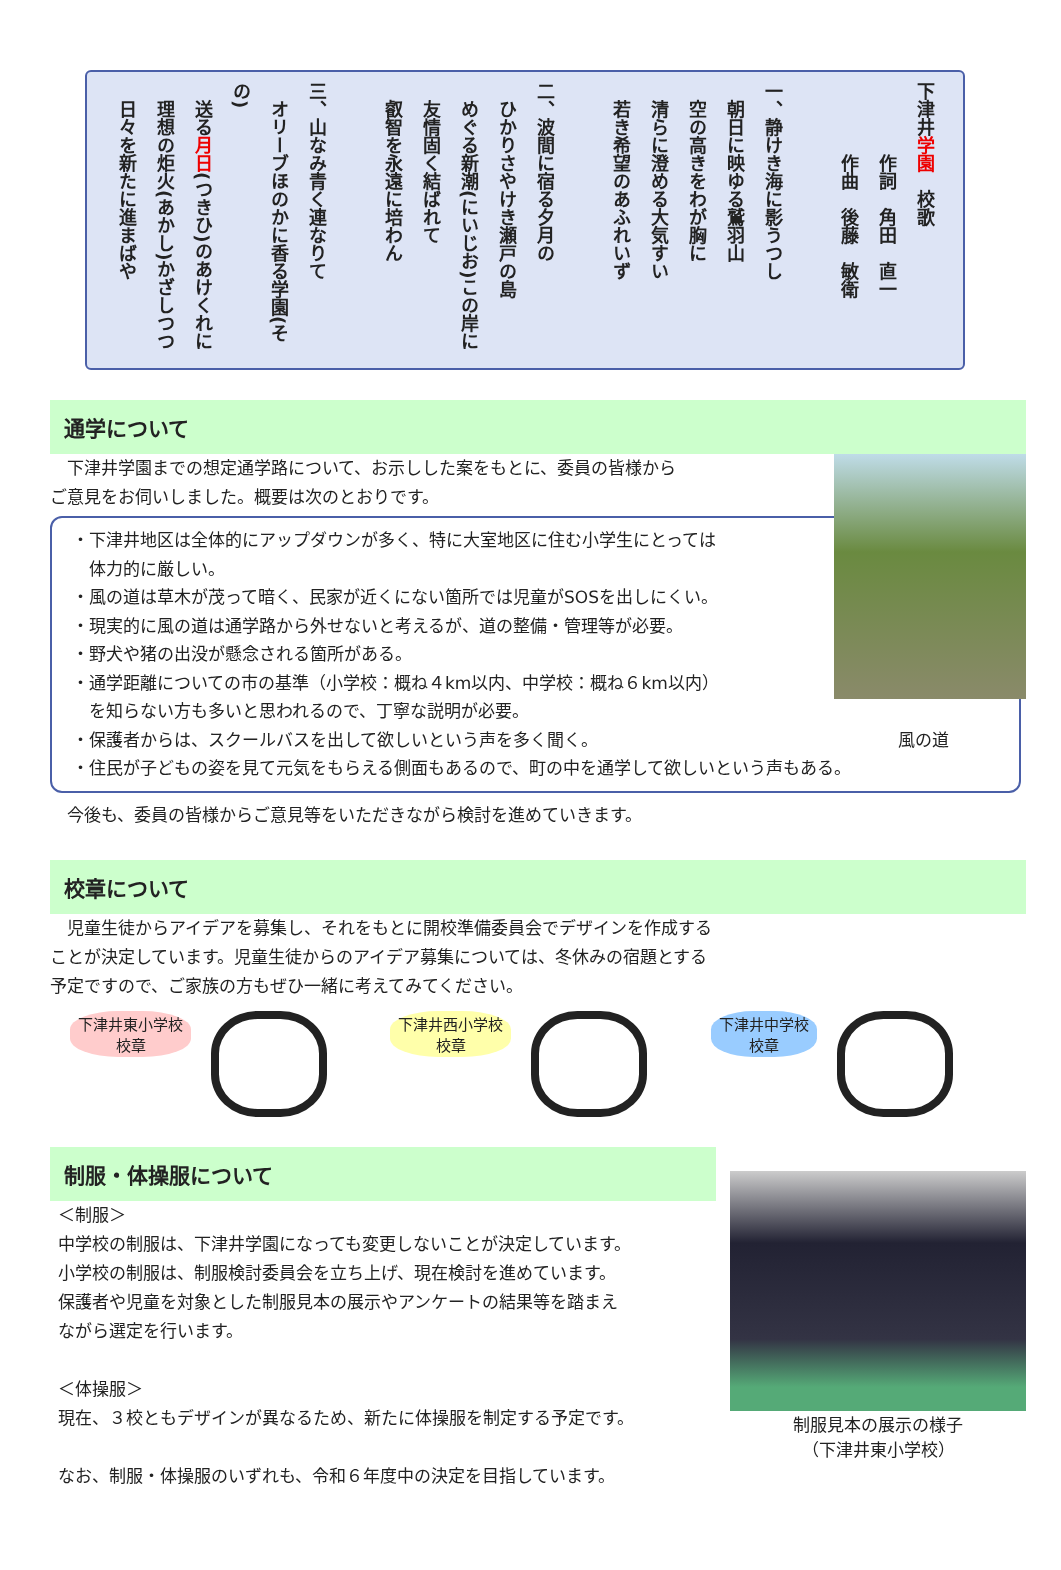下津井学園　校歌
　　　　作詞　角田　直一
　　　　作曲　後藤　敏衛
　
一、静けき海に影うつし
　朝日に映ゆる鷲羽山
　空の高きをわが胸に
　清らに澄める大気すい
　若き希望のあふれいず
　
二、波間に宿る夕月の
　ひかりさやけき瀬戸の島
　めぐる新潮(にいじお)この岸に
　友情固く結ばれて
　叡智を永遠に培わん
　
三、山なみ青く連なりて
　オリーブほのかに香る学園(その)
　送る月日(つきひ)のあけくれに
　理想の炬火(あかし)かざしつつ
　日々を新たに進まばや
通学について
　下津井学園までの想定通学路について、お示しした案をもとに、委員の皆様から
ご意見をお伺いしました。概要は次のとおりです。
・下津井地区は全体的にアップダウンが多く、特に大室地区に住む小学生にとっては
　体力的に厳しい。
・風の道は草木が茂って暗く、民家が近くにない箇所では児童がSOSを出しにくい。
・現実的に風の道は通学路から外せないと考えるが、道の整備・管理等が必要。
・野犬や猪の出没が懸念される箇所がある。
・通学距離についての市の基準（小学校：概ね４km以内、中学校：概ね６km以内）
　を知らない方も多いと思われるので、丁寧な説明が必要。
風の道 ・保護者からは、スクールバスを出して欲しいという声を多く聞く。
・住民が子どもの姿を見て元気をもらえる側面もあるので、町の中を通学して欲しいという声もある。
　今後も、委員の皆様からご意見等をいただきながら検討を進めていきます。
校章について
　児童生徒からアイデアを募集し、それをもとに開校準備委員会でデザインを作成する
ことが決定しています。児童生徒からのアイデア募集については、冬休みの宿題とする
予定ですので、ご家族の方もぜひ一緒に考えてみてください。
下津井東小学校
校章
下津井西小学校
校章
下津井中学校
校章
制服・体操服について
制服見本の展示の様子
（下津井東小学校）
＜制服＞
中学校の制服は、下津井学園になっても変更しないことが決定しています。
小学校の制服は、制服検討委員会を立ち上げ、現在検討を進めています。
保護者や児童を対象とした制服見本の展示やアンケートの結果等を踏まえ
ながら選定を行います。
＜体操服＞
現在、３校ともデザインが異なるため、新たに体操服を制定する予定です。
なお、制服・体操服のいずれも、令和６年度中の決定を目指しています。